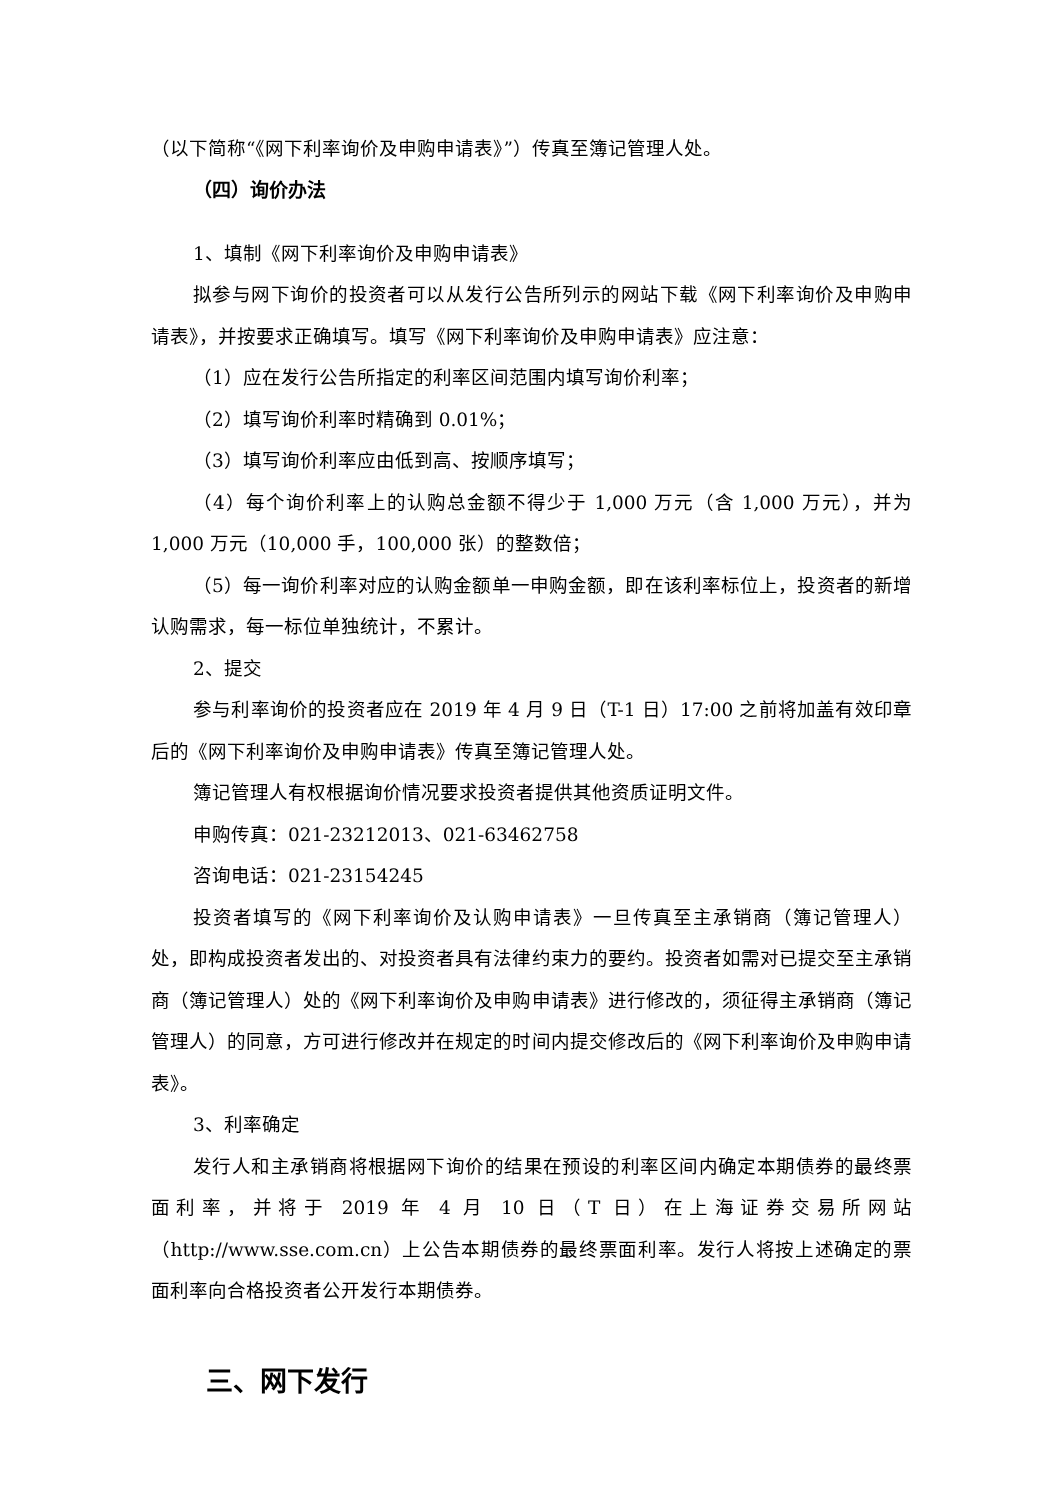（以下简称“《网下利率询价及申购申请表》”）传真至簿记管理人处。
（四）询价办法
1、填制《网下利率询价及申购申请表》
拟参与网下询价的投资者可以从发行公告所列示的网站下载《网下利率询价及申购申请表》，并按要求正确填写。填写《网下利率询价及申购申请表》应注意：
（1）应在发行公告所指定的利率区间范围内填写询价利率；
（2）填写询价利率时精确到 0.01%；
（3）填写询价利率应由低到高、按顺序填写；
（4）每个询价利率上的认购总金额不得少于 1,000 万元（含 1,000 万元），并为 1,000 万元（10,000 手，100,000 张）的整数倍；
（5）每一询价利率对应的认购金额单一申购金额，即在该利率标位上，投资者的新增认购需求，每一标位单独统计，不累计。
2、提交
参与利率询价的投资者应在 2019 年 4 月 9 日（T-1 日）17:00 之前将加盖有效印章后的《网下利率询价及申购申请表》传真至簿记管理人处。
簿记管理人有权根据询价情况要求投资者提供其他资质证明文件。
申购传真：021-23212013、021-63462758
咨询电话：021-23154245
投资者填写的《网下利率询价及认购申请表》一旦传真至主承销商（簿记管理人）处，即构成投资者发出的、对投资者具有法律约束力的要约。投资者如需对已提交至主承销商（簿记管理人）处的《网下利率询价及申购申请表》进行修改的，须征得主承销商（簿记管理人）的同意，方可进行修改并在规定的时间内提交修改后的《网下利率询价及申购申请表》。
3、利率确定
发行人和主承销商将根据网下询价的结果在预设的利率区间内确定本期债券的最终票面利率，并将于 2019 年 4 月 10 日（T 日）在上海证券交易所网站（http://www.sse.com.cn）上公告本期债券的最终票面利率。发行人将按上述确定的票面利率向合格投资者公开发行本期债券。
三、网下发行